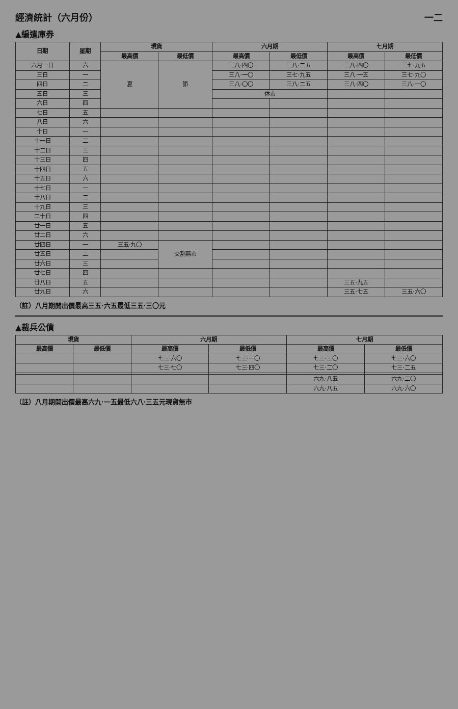經濟統計（六月份） 一二
▲編遣庫券
| 日期 | 星期 | 現貨 | | 六月期 | | 七月期 | |
| --- | --- | --- | --- | --- | --- | --- | --- |
| | | 最高價 | 最低價 | 最高價 | 最低價 | 最高價 | 最低價 |
| 六月一日 | 六 | 夏 | 節 | 三八·四〇 | 三八·二五 | 三八·四〇 | 三七·九五 |
| 三日 | 一 | | | 三八·一〇 | 三七·九五 | 三八·一五 | 三七·九〇 |
| 四日 | 二 | | | 三八·〇〇 | 三八·二五 | 三八·四〇 | 三八·一〇 |
| 五日 | 三 | | | 休市 | | | |
| 六日 | 四 | | | | | | |
| 七日 | 五 | | | | | | |
| 八日 | 六 | | | | | | |
| 十日 | 一 | | | | | | |
| 十一日 | 二 | | | | | | |
| 十二日 | 三 | | | | | | |
| 十三日 | 四 | | | | | | |
| 十四日 | 五 | | | | | | |
| 十五日 | 六 | | | | | | |
| 十七日 | 一 | | | | | | |
| 十八日 | 二 | | | | | | |
| 十九日 | 三 | | | | | | |
| 二十日 | 四 | | | | | | |
| 廿一日 | 五 | | | | | | |
| 廿二日 | 六 | | | | | | |
| 廿四日 | 一 | 三五·九〇 | 交割無市 | | | | |
| 廿五日 | 二 | | | | | | |
| 廿六日 | 三 | | | | | | |
| 廿七日 | 四 | | | | | | |
| 廿八日 | 五 | | | | | 三五·九五 | |
| 廿九日 | 六 | | | | | 三五·七五 | 三五·六〇 |
（註）八月期開出價最高三五·六五最低三五·三〇元
▲裁兵公債
| 現貨 | | 六月期 | | 七月期 | |
| --- | --- | --- | --- | --- | --- |
| 最高價 | 最低價 | 最高價 | 最低價 | 最高價 | 最低價 |
| | | 七三·六〇 | 七三·一〇 | 七三·三〇 | 七三·六〇 |
| | | 七三·七〇 | 七三·四〇 | 七三·二〇 | 七三·二五 |
| | | | | 六九·八五 | 六九·二〇 |
| | | | | 六九·八五 | 六九·六〇 |
（註）八月期開出價最高六九·一五最低六八·三五元現貨無市